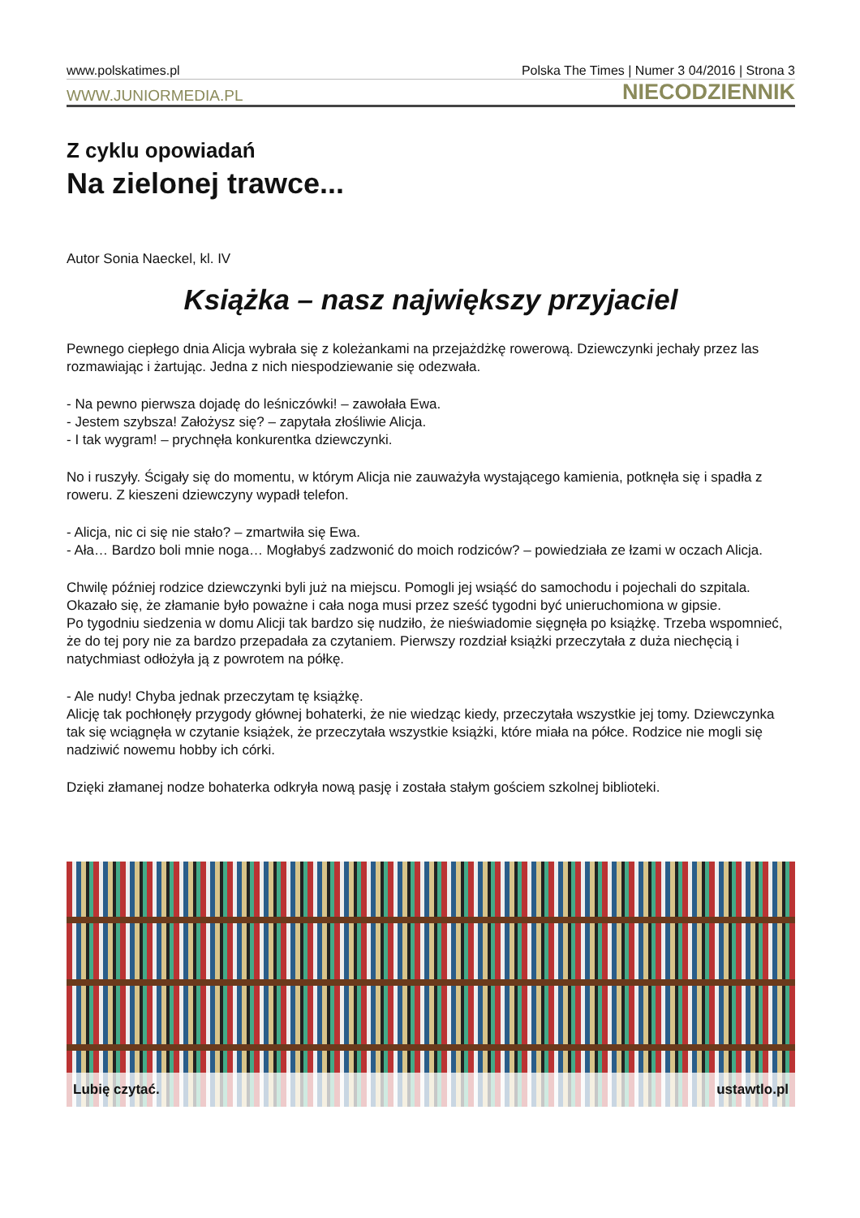www.polskatimes.pl Polska The Times | Numer 3 04/2016 | Strona 3
WWW.JUNIORMEDIA.PL NIECODZIENNIK
Z cyklu opowiadań
Na zielonej trawce...
Autor Sonia Naeckel, kl. IV
Książka – nasz największy przyjaciel
Pewnego ciepłego dnia Alicja wybrała się z koleżankami na przejażdżkę rowerową. Dziewczynki jechały przez las rozmawiając i żartując. Jedna z nich niespodziewanie się odezwała.
- Na pewno pierwsza dojadę do leśniczówki! – zawołała Ewa.
- Jestem szybsza! Założysz się? – zapytała złośliwie Alicja.
- I tak wygram! – prychnęła konkurentka dziewczynki.
No i ruszyły. Ścigały się do momentu, w którym Alicja nie zauważyła wystającego kamienia, potknęła się i spadła z roweru. Z kieszeni dziewczyny wypadł telefon.
- Alicja, nic ci się nie stało? – zmartwiła się Ewa.
- Ała… Bardzo boli mnie noga… Mogłabyś zadzwonić do moich rodziców? – powiedziała ze łzami w oczach Alicja.
Chwilę później rodzice dziewczynki byli już na miejscu. Pomogli jej wsiąść do samochodu i pojechali do szpitala. Okazało się, że złamanie było poważne i cała noga musi przez sześć tygodni być unieruchomiona w gipsie.
Po tygodniu siedzenia w domu Alicji tak bardzo się nudziło, że nieświadomie sięgnęła po książkę. Trzeba wspomnieć, że do tej pory nie za bardzo przepadała za czytaniem. Pierwszy rozdział książki przeczytała z duża niechęcią i natychmiast odłożyła ją z powrotem na półkę.
- Ale nudy! Chyba jednak przeczytam tę książkę.
Alicję tak pochłonęły przygody głównej bohaterki, że nie wiedząc kiedy, przeczytała wszystkie jej tomy. Dziewczynka tak się wciągnęła w czytanie książek, że przeczytała wszystkie książki, które miała na półce. Rodzice nie mogli się nadziwić nowemu hobby ich córki.
Dzięki złamanej nodze bohaterka odkryła nową pasję i została stałym gościem szkolnej biblioteki.
Lubię czytać. ustawtlo.pl